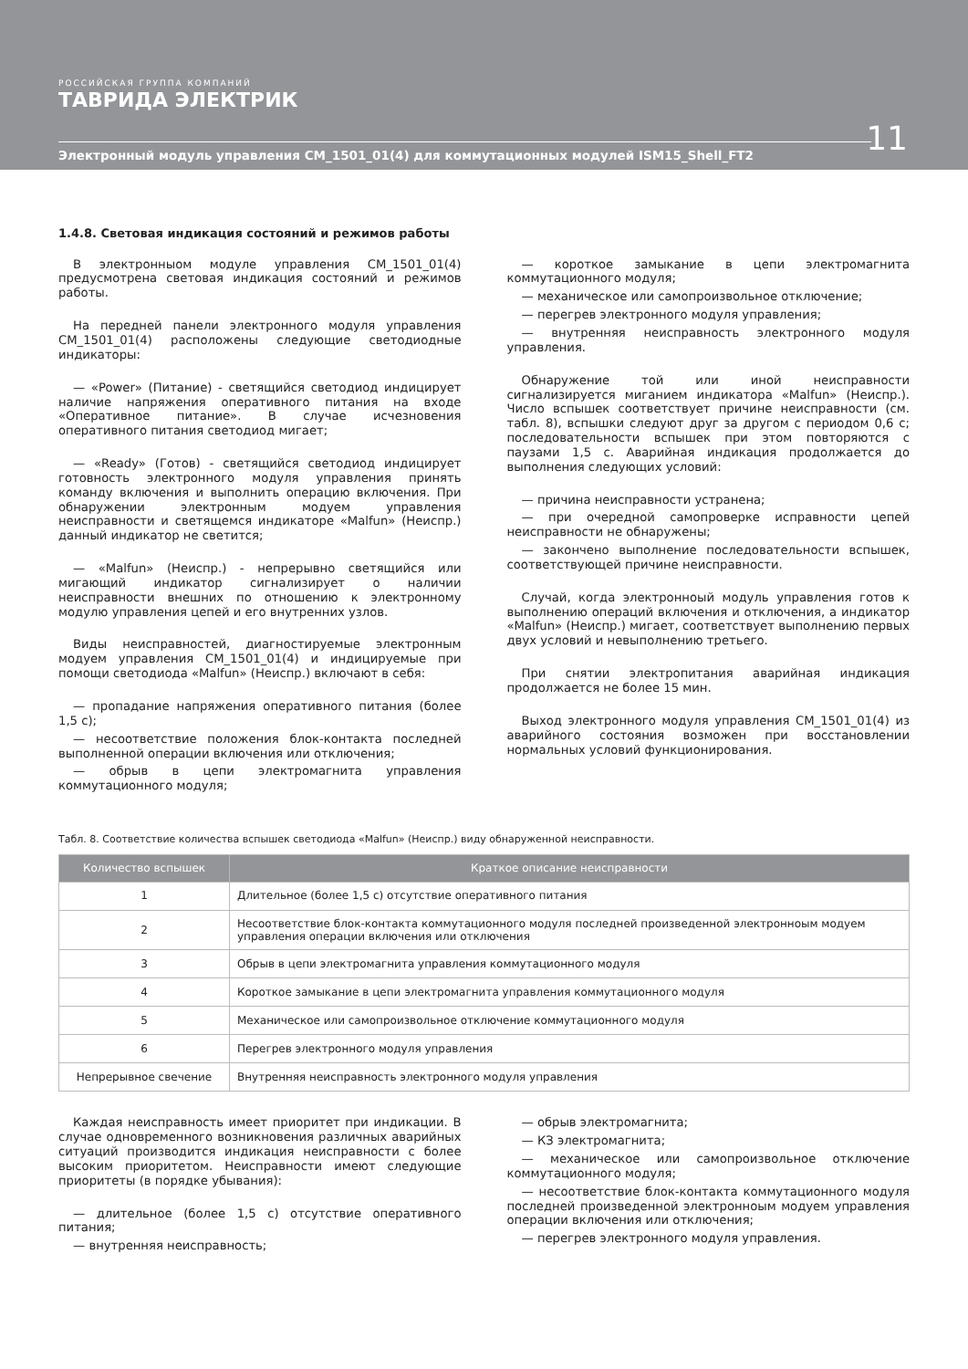РОССИЙСКАЯ ГРУППА КОМПАНИЙ
ТАВРИДА ЭЛЕКТРИК
11
Электронный модуль управления CM_1501_01(4) для коммутационных модулей ISM15_Shell_FT2
1.4.8. Световая индикация состояний и режимов работы
В электронныом модуле управления CM_1501_01(4) предусмотрена световая индикация состояний и режимов работы.
На передней панели электронного модуля управления CM_1501_01(4) расположены следующие светодиодные индикаторы:
— «Power» (Питание) - светящийся светодиод индицирует наличие напряжения оперативного питания на входе «Оперативное питание». В случае исчезновения оперативного питания светодиод мигает;
— «Ready» (Готов) - светящийся светодиод индицирует готовность электронного модуля управления принять команду включения и выполнить операцию включения. При обнаружении электронным модуем управления неисправности и светящемся индикаторе «Malfun» (Неиспр.) данный индикатор не светится;
— «Malfun» (Неиспр.) - непрерывно светящийся или мигающий индикатор сигнализирует о наличии неисправности внешних по отношению к электронному модулю управления цепей и его внутренних узлов.
Виды неисправностей, диагностируемые электронным модуем управления CM_1501_01(4) и индицируемые при помощи светодиода «Malfun» (Неиспр.) включают в себя:
— пропадание напряжения оперативного питания (более 1,5 с);
— несоответствие положения блок-контакта последней выполненной операции включения или отключения;
— обрыв в цепи электромагнита управления коммутационного модуля;
— короткое замыкание в цепи электромагнита коммутационного модуля;
— механическое или самопроизвольное отключение;
— перегрев электронного модуля управления;
— внутренняя неисправность электронного модуля управления.
Обнаружение той или иной неисправности сигнализируется миганием индикатора «Malfun» (Неиспр.). Число вспышек соответствует причине неисправности (см. табл. 8), вспышки следуют друг за другом с периодом 0,6 с; последовательности вспышек при этом повторяются с паузами 1,5 с. Аварийная индикация продолжается до выполнения следующих условий:
— причина неисправности устранена;
— при очередной самопроверке исправности цепей неисправности не обнаружены;
— закончено выполнение последовательности вспышек, соответствующей причине неисправности.
Случай, когда электронноый модуль управления готов к выполнению операций включения и отключения, а индикатор «Malfun» (Неиспр.) мигает, соответствует выполнению первых двух условий и невыполнению третьего.
При снятии электропитания аварийная индикация продолжается не более 15 мин.
Выход электронного модуля управления CM_1501_01(4) из аварийного состояния возможен при восстановлении нормальных условий функционирования.
Табл. 8. Соответствие количества вспышек светодиода «Malfun» (Неиспр.) виду обнаруженной неисправности.
| Количество вспышек | Краткое описание неисправности |
| --- | --- |
| 1 | Длительное (более 1,5 с) отсутствие оперативного питания |
| 2 | Несоответствие блок-контакта коммутационного модуля последней произведенной электронноым модуем управления операции включения или отключения |
| 3 | Обрыв в цепи электромагнита управления коммутационного модуля |
| 4 | Короткое замыкание в цепи электромагнита управления коммутационного модуля |
| 5 | Механическое или самопроизвольное отключение коммутационного модуля |
| 6 | Перегрев электронного модуля управления |
| Непрерывное свечение | Внутренняя неисправность электронного модуля управления |
Каждая неисправность имеет приоритет при индикации. В случае одновременного возникновения различных аварийных ситуаций производится индикация неисправности с более высоким приоритетом. Неисправности имеют следующие приоритеты (в порядке убывания):
— длительное (более 1,5 с) отсутствие оперативного питания;
— внутренняя неисправность;
— обрыв электромагнита;
— КЗ электромагнита;
— механическое или самопроизвольное отключение коммутационного модуля;
— несоответствие блок-контакта коммутационного модуля последней произведенной электронноым модуем управления операции включения или отключения;
— перегрев электронного модуля управления.